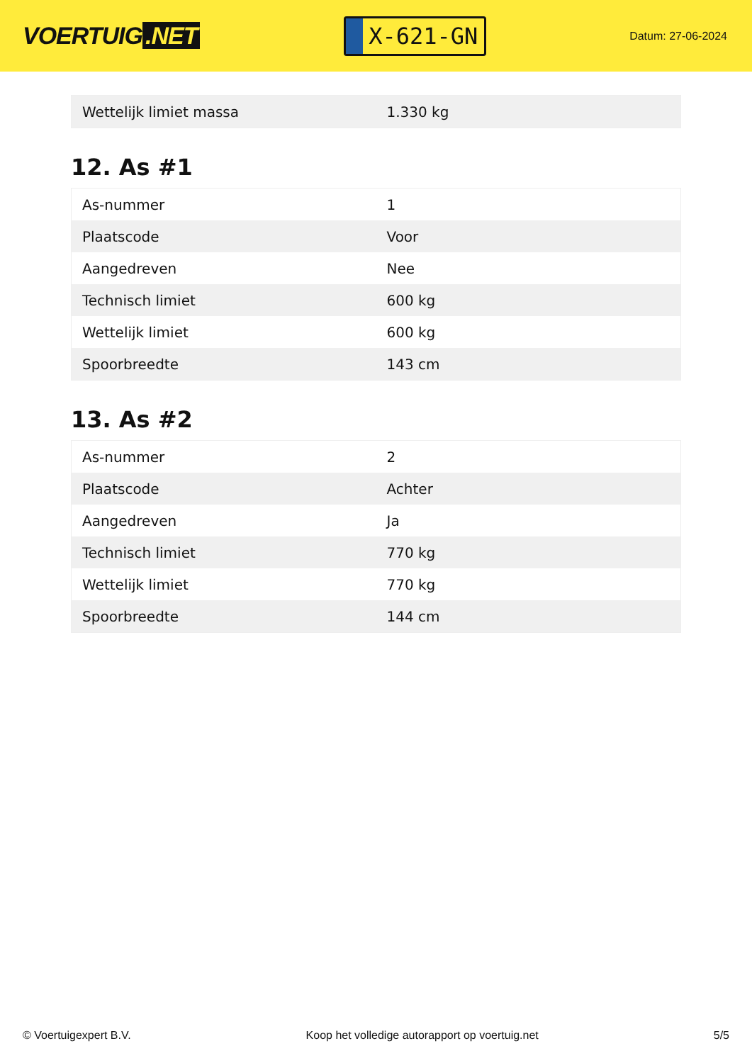VOERTUIG.NET
X-621-GN
Datum: 27-06-2024
| Wettelijk limiet massa | 1.330 kg |
12. As #1
| As-nummer | 1 |
| Plaatscode | Voor |
| Aangedreven | Nee |
| Technisch limiet | 600 kg |
| Wettelijk limiet | 600 kg |
| Spoorbreedte | 143 cm |
13. As #2
| As-nummer | 2 |
| Plaatscode | Achter |
| Aangedreven | Ja |
| Technisch limiet | 770 kg |
| Wettelijk limiet | 770 kg |
| Spoorbreedte | 144 cm |
© Voertuigexpert B.V. Koop het volledige autorapport op voertuig.net 5/5